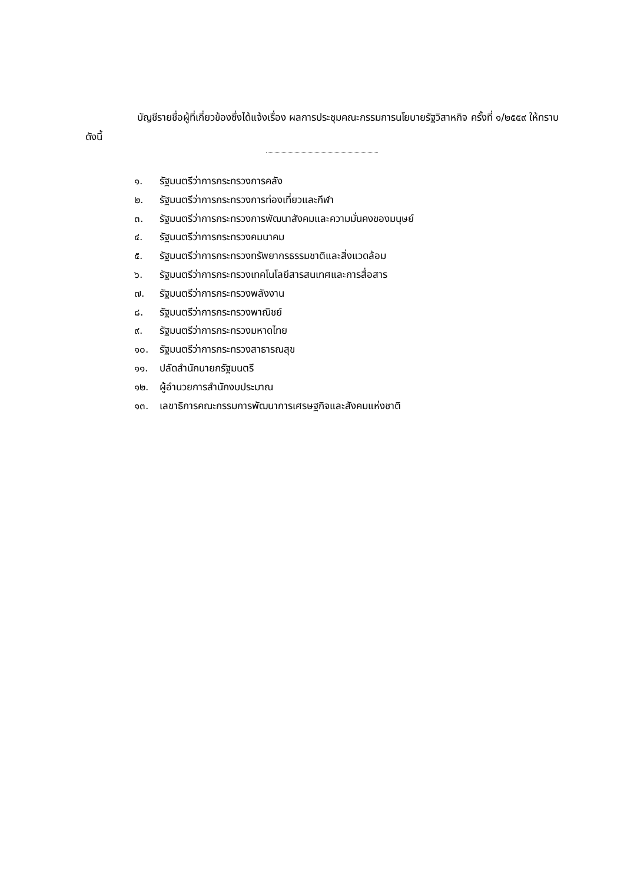บัญชีรายชื่อผู้ที่เกี่ยวข้องซึ่งได้แจ้งเรื่อง ผลการประชุมคณะกรรมการนโยบายรัฐวิสาหกิจ ครั้งที่ ๑/๒๕๕๙ ให้ทราบ ดังนี้
๑. รัฐมนตรีว่าการกระทรวงการคลัง
๒. รัฐมนตรีว่าการกระทรวงการท่องเที่ยวและกีฬา
๓. รัฐมนตรีว่าการกระทรวงการพัฒนาสังคมและความมั่นคงของมนุษย์
๔. รัฐมนตรีว่าการกระทรวงคมนาคม
๕. รัฐมนตรีว่าการกระทรวงทรัพยากรธรรมชาติและสิ่งแวดล้อม
๖. รัฐมนตรีว่าการกระทรวงเทคโนโลยีสารสนเทศและการสื่อสาร
๗. รัฐมนตรีว่าการกระทรวงพลังงาน
๘. รัฐมนตรีว่าการกระทรวงพาณิชย์
๙. รัฐมนตรีว่าการกระทรวงมหาดไทย
๑๐. รัฐมนตรีว่าการกระทรวงสาธารณสุข
๑๑. ปลัดสำนักนายกรัฐมนตรี
๑๒. ผู้อำนวยการสำนักงบประมาณ
๑๓. เลขาธิการคณะกรรมการพัฒนาการเศรษฐกิจและสังคมแห่งชาติ